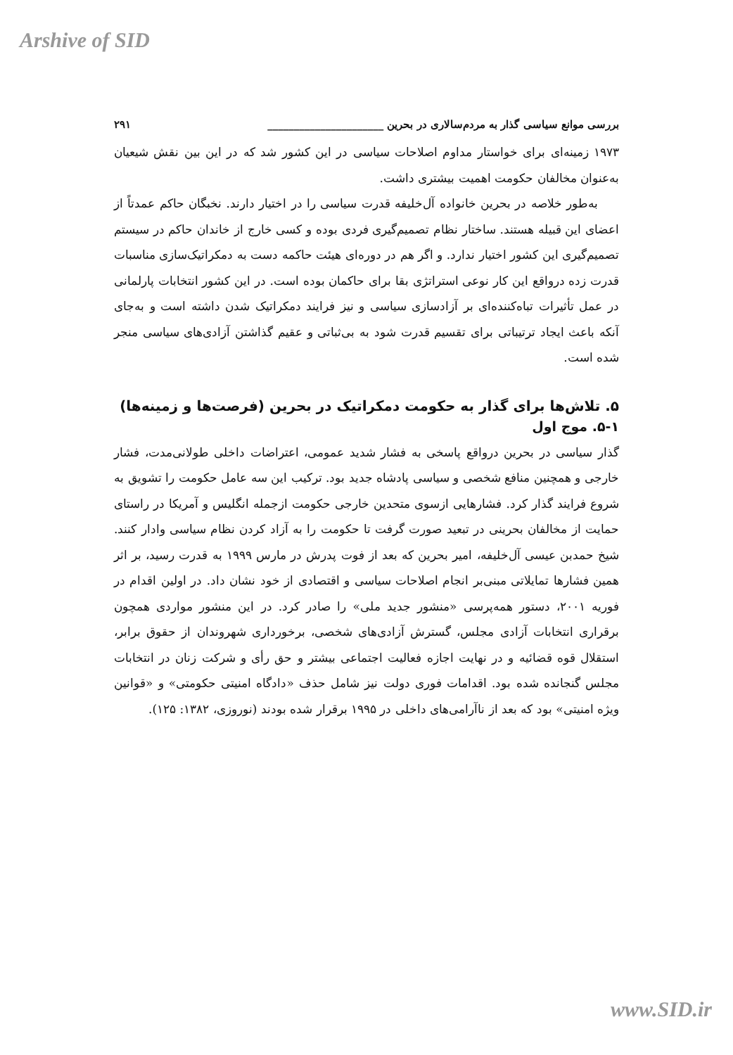Arshive of SID
بررسی موانع سیاسی گذار به مردم‌سالاری در بحرین ______________________ ۲۹۱
۱۹۷۳ زمینه‌ای برای خواستار مداوم اصلاحات سیاسی در این کشور شد که در این بین نقش شیعیان به‌عنوان مخالفان حکومت اهمیت بیشتری داشت.
به‌طور خلاصه در بحرین خانواده آل‌خلیفه قدرت سیاسی را در اختیار دارند. نخبگان حاکم عمدتاً از اعضای این قبیله هستند. ساختار نظام تصمیم‌گیری فردی بوده و کسی خارج از خاندان حاکم در سیستم تصمیم‌گیری این کشور اختیار ندارد. و اگر هم در دوره‌ای هیئت حاکمه دست به دمکراتیک‌سازی مناسبات قدرت زده درواقع این کار نوعی استراتژی بقا برای حاکمان بوده است. در این کشور انتخابات پارلمانی در عمل تأثیرات تباه‌کننده‌ای بر آزادسازی سیاسی و نیز فرایند دمکراتیک شدن داشته است و به‌جای آنکه باعث ایجاد ترتیباتی برای تقسیم قدرت شود به بی‌ثباتی و عقیم گذاشتن آزادی‌های سیاسی منجر شده است.
۵. تلاش‌ها برای گذار به حکومت دمکراتیک در بحرین (فرصت‌ها و زمینه‌ها)
۵-۱. موج اول
گذار سیاسی در بحرین درواقع پاسخی به فشار شدید عمومی، اعتراضات داخلی طولانی‌مدت، فشار خارجی و همچنین منافع شخصی و سیاسی پادشاه جدید بود. ترکیب این سه عامل حکومت را تشویق به شروع فرایند گذار کرد. فشارهایی ازسوی متحدین خارجی حکومت ازجمله انگلیس و آمریکا در راستای حمایت از مخالفان بحرینی در تبعید صورت گرفت تا حکومت را به آزاد کردن نظام سیاسی وادار کنند. شیخ حمدبن عیسی آل‌خلیفه، امیر بحرین که بعد از فوت پدرش در مارس ۱۹۹۹ به قدرت رسید، بر اثر همین فشارها تمایلاتی مبنی‌بر انجام اصلاحات سیاسی و اقتصادی از خود نشان داد. در اولین اقدام در فوریه ۲۰۰۱، دستور همه‌پرسی «منشور جدید ملی» را صادر کرد. در این منشور مواردی همچون برقراری انتخابات آزادی مجلس، گسترش آزادی‌های شخصی، برخورداری شهروندان از حقوق برابر، استقلال قوه قضائیه و در نهایت اجازه فعالیت اجتماعی بیشتر و حق رأی و شرکت زنان در انتخابات مجلس گنجانده شده بود. اقدامات فوری دولت نیز شامل حذف «دادگاه امنیتی حکومتی» و «قوانین ویژه امنیتی» بود که بعد از ناآرامی‌های داخلی در ۱۹۹۵ برقرار شده بودند (نوروزی، ۱۳۸۲: ۱۲۵).
www.SID.ir